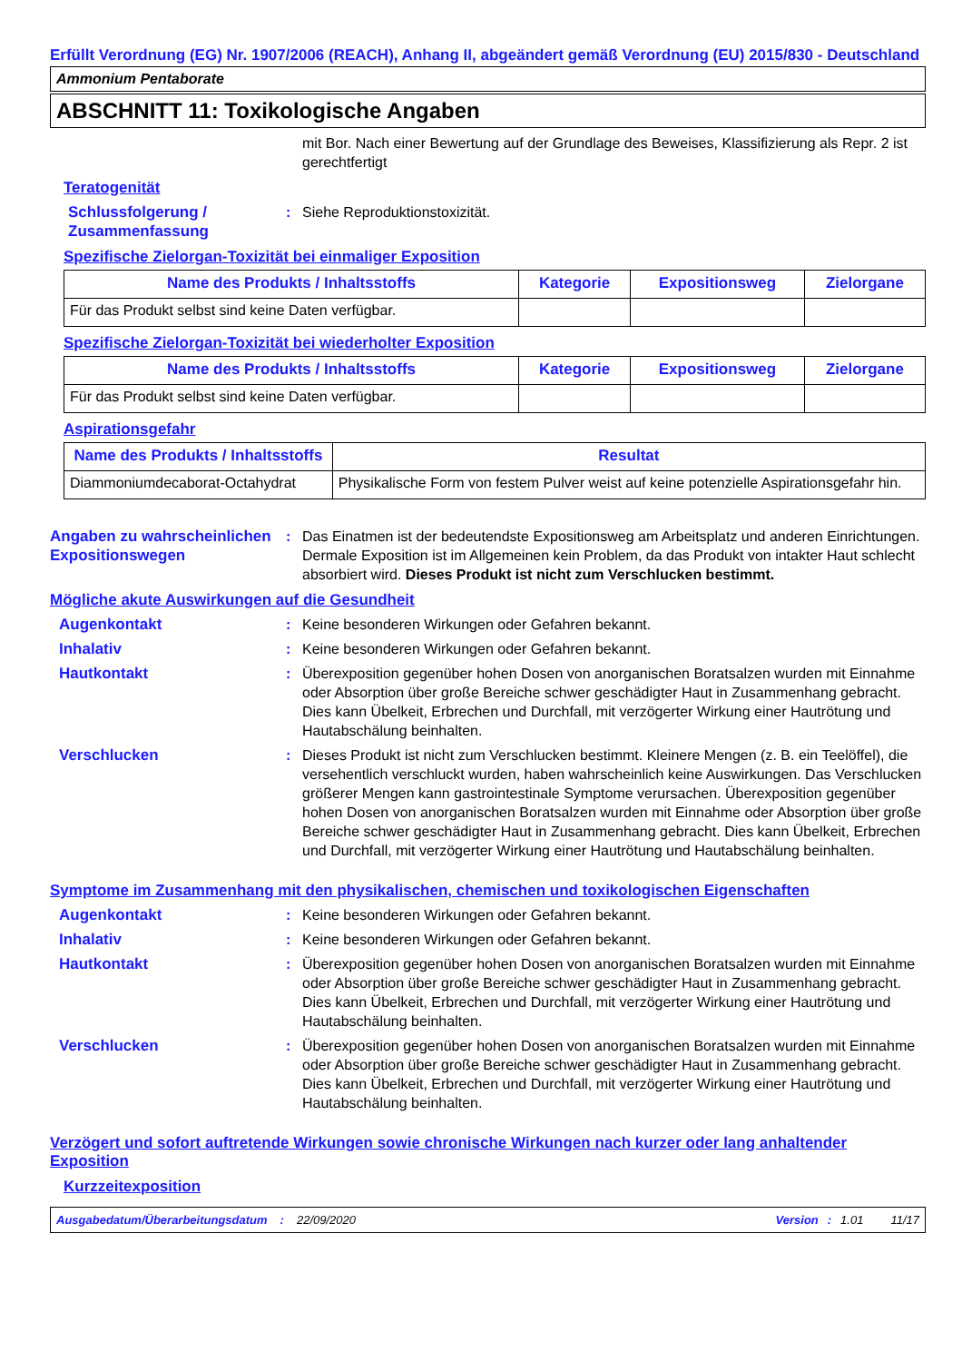Erfüllt Verordnung (EG) Nr. 1907/2006 (REACH), Anhang II, abgeändert gemäß Verordnung (EU) 2015/830 - Deutschland
Ammonium Pentaborate
ABSCHNITT 11: Toxikologische Angaben
mit Bor. Nach einer Bewertung auf der Grundlage des Beweises, Klassifizierung als Repr. 2 ist gerechtfertigt
Teratogenität
Schlussfolgerung / Zusammenfassung
: Siehe Reproduktionstoxizität.
Spezifische Zielorgan-Toxizität bei einmaliger Exposition
| Name des Produkts / Inhaltsstoffs | Kategorie | Expositionsweg | Zielorgane |
| --- | --- | --- | --- |
| Für das Produkt selbst sind keine Daten verfügbar. | | | |
Spezifische Zielorgan-Toxizität bei wiederholter Exposition
| Name des Produkts / Inhaltsstoffs | Kategorie | Expositionsweg | Zielorgane |
| --- | --- | --- | --- |
| Für das Produkt selbst sind keine Daten verfügbar. | | | |
Aspirationsgefahr
| Name des Produkts / Inhaltsstoffs | Resultat |
| --- | --- |
| Diammoniumdecaborat-Octahydrat | Physikalische Form von festem Pulver weist auf keine potenzielle Aspirationsgefahr hin. |
Angaben zu wahrscheinlichen Expositionswegen
: Das Einatmen ist der bedeutendste Expositionsweg am Arbeitsplatz und anderen Einrichtungen. Dermale Exposition ist im Allgemeinen kein Problem, da das Produkt von intakter Haut schlecht absorbiert wird. Dieses Produkt ist nicht zum Verschlucken bestimmt.
Mögliche akute Auswirkungen auf die Gesundheit
Augenkontakt : Keine besonderen Wirkungen oder Gefahren bekannt.
Inhalativ : Keine besonderen Wirkungen oder Gefahren bekannt.
Hautkontakt : Überexposition gegenüber hohen Dosen von anorganischen Boratsalzen wurden mit Einnahme oder Absorption über große Bereiche schwer geschädigter Haut in Zusammenhang gebracht. Dies kann Übelkeit, Erbrechen und Durchfall, mit verzögerter Wirkung einer Hautrötung und Hautabschälung beinhalten.
Verschlucken : Dieses Produkt ist nicht zum Verschlucken bestimmt. Kleinere Mengen (z. B. ein Teelöffel), die versehentlich verschluckt wurden, haben wahrscheinlich keine Auswirkungen. Das Verschlucken größerer Mengen kann gastrointestinale Symptome verursachen. Überexposition gegenüber hohen Dosen von anorganischen Boratsalzen wurden mit Einnahme oder Absorption über große Bereiche schwer geschädigter Haut in Zusammenhang gebracht. Dies kann Übelkeit, Erbrechen und Durchfall, mit verzögerter Wirkung einer Hautrötung und Hautabschälung beinhalten.
Symptome im Zusammenhang mit den physikalischen, chemischen und toxikologischen Eigenschaften
Augenkontakt : Keine besonderen Wirkungen oder Gefahren bekannt.
Inhalativ : Keine besonderen Wirkungen oder Gefahren bekannt.
Hautkontakt : Überexposition gegenüber hohen Dosen von anorganischen Boratsalzen wurden mit Einnahme oder Absorption über große Bereiche schwer geschädigter Haut in Zusammenhang gebracht. Dies kann Übelkeit, Erbrechen und Durchfall, mit verzögerter Wirkung einer Hautrötung und Hautabschälung beinhalten.
Verschlucken : Überexposition gegenüber hohen Dosen von anorganischen Boratsalzen wurden mit Einnahme oder Absorption über große Bereiche schwer geschädigter Haut in Zusammenhang gebracht. Dies kann Übelkeit, Erbrechen und Durchfall, mit verzögerter Wirkung einer Hautrötung und Hautabschälung beinhalten.
Verzögert und sofort auftretende Wirkungen sowie chronische Wirkungen nach kurzer oder lang anhaltender Exposition
Kurzzeitexposition
Ausgabedatum/Überarbeitungsdatum: 22/09/2020 Version: 1.01 11/17